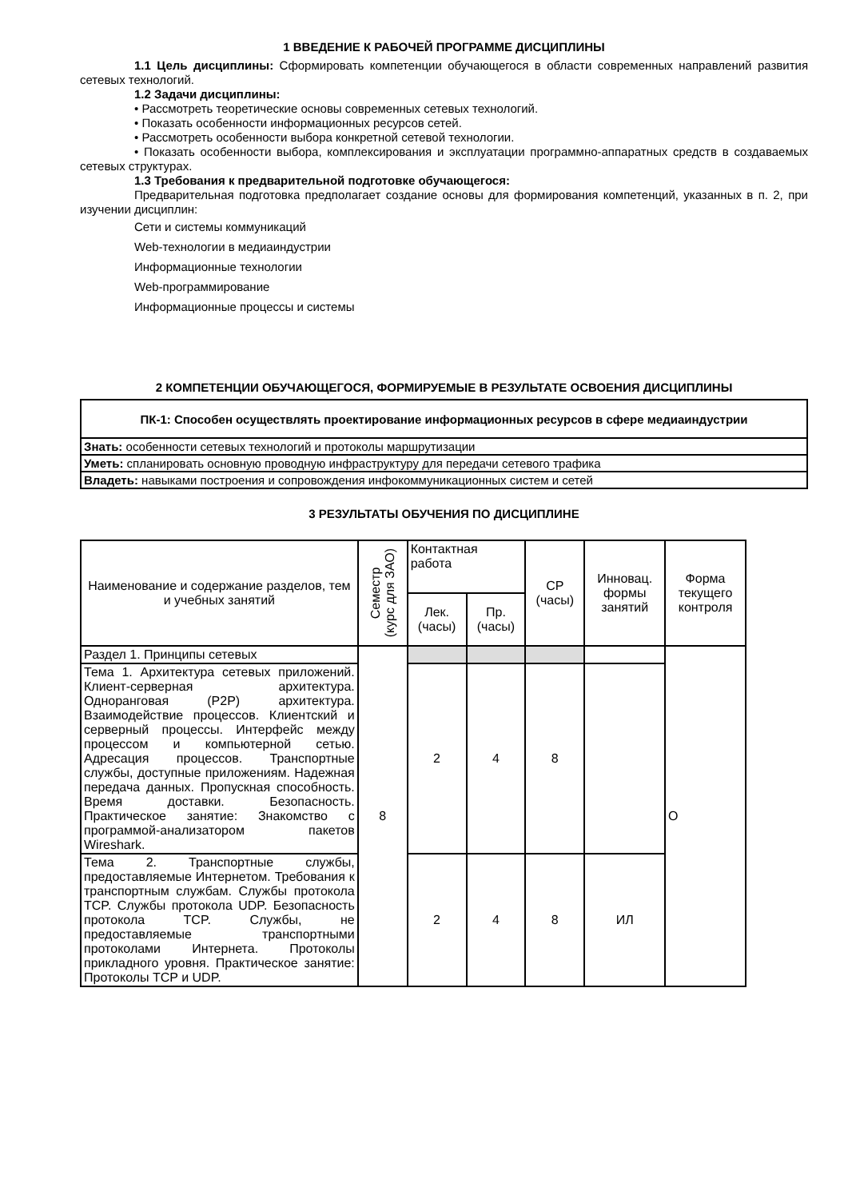1 ВВЕДЕНИЕ К РАБОЧЕЙ ПРОГРАММЕ ДИСЦИПЛИНЫ
1.1 Цель дисциплины: Сформировать компетенции обучающегося в области современных направлений развития сетевых технологий.
1.2 Задачи дисциплины:
• Рассмотреть теоретические основы современных сетевых технологий.
• Показать особенности информационных ресурсов сетей.
• Рассмотреть особенности выбора конкретной сетевой технологии.
• Показать особенности выбора, комплексирования и эксплуатации программно-аппаратных средств в создаваемых сетевых структурах.
1.3 Требования к предварительной подготовке обучающегося:
Предварительная подготовка предполагает создание основы для формирования компетенций, указанных в п. 2, при изучении дисциплин:
Сети и системы коммуникаций
Web-технологии в медиаиндустрии
Информационные технологии
Web-программирование
Информационные процессы и системы
2 КОМПЕТЕНЦИИ ОБУЧАЮЩЕГОСЯ, ФОРМИРУЕМЫЕ В РЕЗУЛЬТАТЕ ОСВОЕНИЯ ДИСЦИПЛИНЫ
| ПК-1: Способен осуществлять проектирование информационных ресурсов в сфере медиаиндустрии |
| --- |
| Знать: особенности сетевых технологий и протоколы маршрутизации |
| Уметь: спланировать основную проводную инфраструктуру для передачи сетевого трафика |
| Владеть: навыками построения и сопровождения инфокоммуникационных систем и сетей |
3 РЕЗУЛЬТАТЫ ОБУЧЕНИЯ ПО ДИСЦИПЛИНЕ
| Наименование и содержание разделов, тем и учебных занятий | Семестр (курс для ЗАО) | Контактная работа | | СР (часы) | Инновац. формы занятий | Форма текущего контроля |
| --- | --- | --- | --- | --- | --- | --- |
| | | Лек. (часы) | Пр. (часы) | | | |
| Раздел 1. Принципы сетевых | 8 | | | | | О |
| Тема 1. Архитектура сетевых приложений. Клиент-серверная архитектура. Одноранговая (P2P) архитектура. Взаимодействие процессов. Клиентский и серверный процессы. Интерфейс между процессом и компьютерной сетью. Адресация процессов. Транспортные службы, доступные приложениям. Надежная передача данных. Пропускная способность. Время доставки. Безопасность. Практическое занятие: Знакомство с программой-анализатором пакетов Wireshark. | | 2 | 4 | 8 | | |
| Тема 2. Транспортные службы, предоставляемые Интернетом. Требования к транспортным службам. Службы протокола TCP. Службы протокола UDP. Безопасность протокола TCP. Службы, не предоставляемые транспортными протоколами Интернета. Протоколы прикладного уровня. Практическое занятие: Протоколы TCP и UDP. | | 2 | 4 | 8 | ИЛ | |